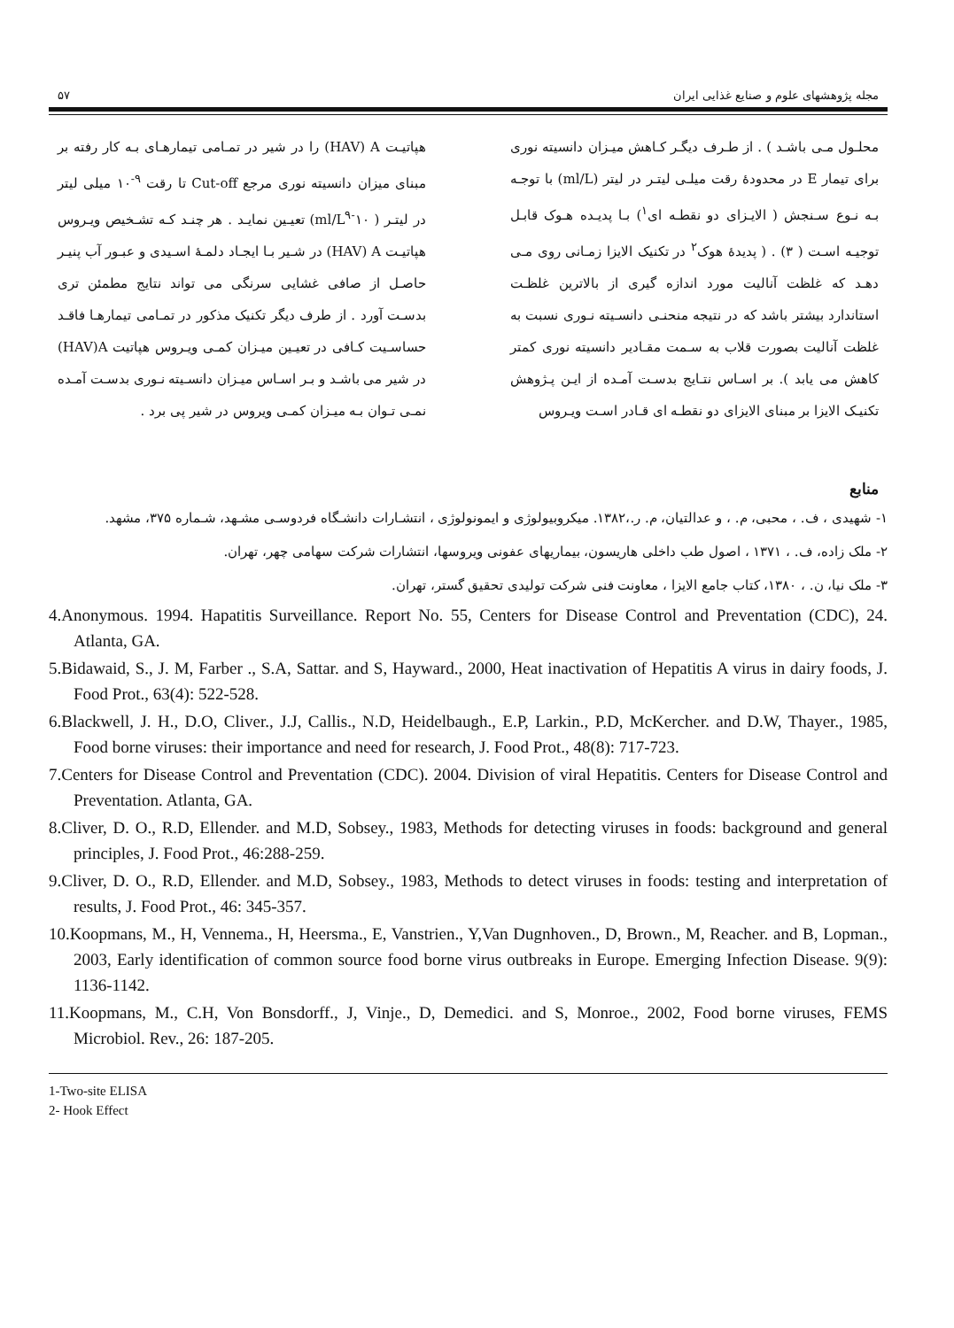مجله پژوهشهای علوم و صنایع غذایی ایران ۵۷
محلـول مـی باشـد ) . از طـرف دیگـر کـاهش میـزان دانسیته نوری برای تیمار E در محدودهٔ رقت میلـی لیتـر در لیتر (ml/L) با توجـه بـه نـوع سـنجش ( الایـزای دو نقطـه ای<sup>۱</sup>) بـا پدیـده هـوک قابـل توجیـه اسـت ( ۳) . ( پدیدهٔ هوک<sup>۲</sup> در تکنیک الایزا زمـانی روی مـی دهـد که غلظت آنالیت مورد اندازه گیری از بالاترین غلظـت استاندارد بیشتر باشد که در نتیجه منحنـی دانسـیته نـوری نسبت به غلظت آنالیت بصورت قلاب به سـمت مقـادیر دانسیته نوری کمتر کاهش می یابد ). بر اسـاس نتـایج بدسـت آمـده از ایـن پـژوهش تکنیـک الایزا بر مبنای الایزای دو نقطـه ای قـادر اسـت ویـروس
هپاتیـت HAV) A) را در شیر در تمـامی تیمارهـای بـه کار رفته بر مبنای میزان دانسیته نوری مرجع Cut-off تا رقت <sup>۹-</sup>۱۰ میلی لیتر در لیتـر ( ml/L<sup>۹-</sup>۱۰) تعیـین نمایـد . هر چنـد کـه تشـخیص ویـروس هپاتیـت HAV) A) در شـیر بـا ایجـاد دلمـهٔ اسـیدی و عبـور آب پنیـر حاصـل از صافی غشایی سرنگی می تواند نتایج مطمئن تری بدسـت آورد . از طرف دیگر تکنیک مذکور در تمـامی تیمارهـا فاقـد حساسـیت کـافی در تعیـین میـزان کمـی ویـروس هپاتیت HAV)A) در شیر می باشـد و بـر اسـاس میـزان دانسـیته نـوری بدسـت آمـده نمـی تـوان بـه میـزان کمـی ویروس در شیر پی برد .
منابع
۱- شهیدی ، ف. ، محبی، م. ، و عدالتیان، م. ر.،۱۳۸۲. میکروبیولوژی و ایمونولوژی ، انتشـارات دانشـگاه فردوسـی مشـهد، شـماره ۳۷۵، مشهد.
۲- ملک زاده، ف. ، ۱۳۷۱ ، اصول طب داخلی هاریسون، بیماریهای عفونی ویروسها، انتشارات شرکت سهامی چهر، تهران.
۳- ملک نیا، ن. ، ۱۳۸۰، کتاب جامع الایزا ، معاونت فنی شرکت تولیدی تحقیق گستر، تهران.
4.Anonymous. 1994. Hapatitis Surveillance. Report No. 55, Centers for Disease Control and Preventation (CDC), 24. Atlanta, GA.
5.Bidawaid, S., J. M, Farber ., S.A, Sattar. and S, Hayward., 2000, Heat inactivation of Hepatitis A virus in dairy foods, J. Food Prot., 63(4): 522-528.
6.Blackwell, J. H., D.O, Cliver., J.J, Callis., N.D, Heidelbaugh., E.P, Larkin., P.D, McKercher. and D.W, Thayer., 1985, Food borne viruses: their importance and need for research, J. Food Prot., 48(8): 717-723.
7.Centers for Disease Control and Preventation (CDC). 2004. Division of viral Hepatitis. Centers for Disease Control and Preventation. Atlanta, GA.
8.Cliver, D. O., R.D, Ellender. and M.D, Sobsey., 1983, Methods for detecting viruses in foods: background and general principles, J. Food Prot., 46:288-259.
9.Cliver, D. O., R.D, Ellender. and M.D, Sobsey., 1983, Methods to detect viruses in foods: testing and interpretation of results, J. Food Prot., 46: 345-357.
10.Koopmans, M., H, Vennema., H, Heersma., E, Vanstrien., Y,Van Dugnhoven., D, Brown., M, Reacher. and B, Lopman., 2003, Early identification of common source food borne virus outbreaks in Europe. Emerging Infection Disease. 9(9): 1136-1142.
11.Koopmans, M., C.H, Von Bonsdorff., J, Vinje., D, Demedici. and S, Monroe., 2002, Food borne viruses, FEMS Microbiol. Rev., 26: 187-205.
1-Two-site ELISA
2- Hook Effect